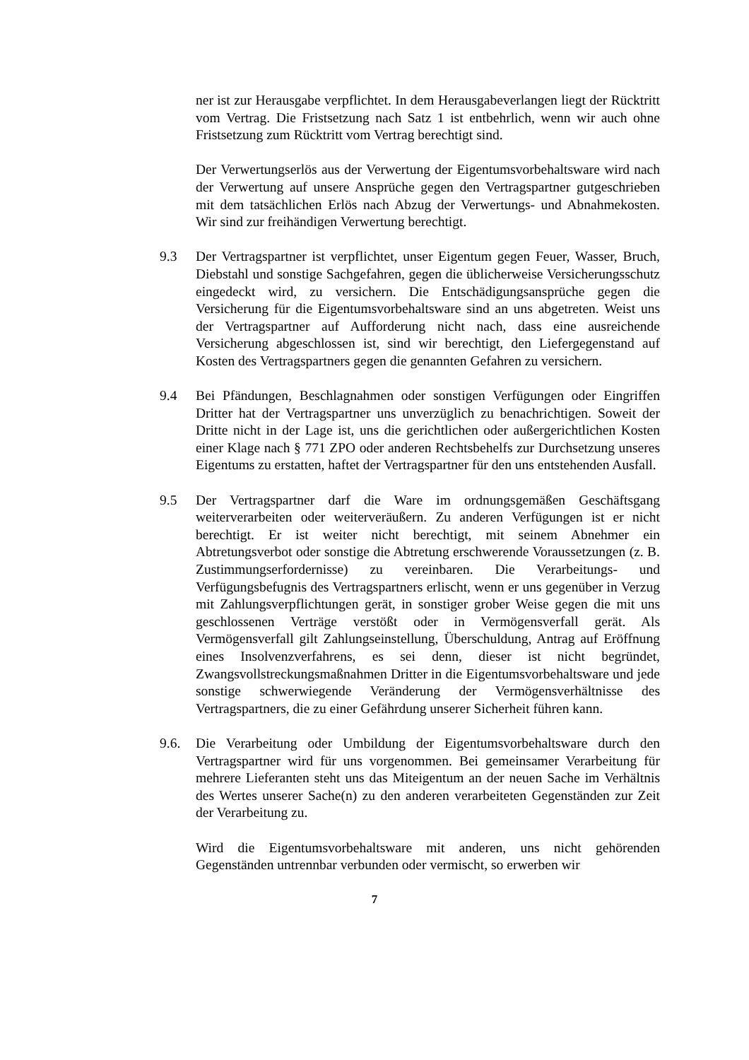ner ist zur Herausgabe verpflichtet. In dem Herausgabeverlangen liegt der Rücktritt vom Vertrag. Die Fristsetzung nach Satz 1 ist entbehrlich, wenn wir auch ohne Fristsetzung zum Rücktritt vom Vertrag berechtigt sind.
Der Verwertungserlös aus der Verwertung der Eigentumsvorbehaltsware wird nach der Verwertung auf unsere Ansprüche gegen den Vertragspartner gutgeschrieben mit dem tatsächlichen Erlös nach Abzug der Verwertungs- und Abnahmekosten. Wir sind zur freihändigen Verwertung berechtigt.
9.3 Der Vertragspartner ist verpflichtet, unser Eigentum gegen Feuer, Wasser, Bruch, Diebstahl und sonstige Sachgefahren, gegen die üblicherweise Versicherungsschutz eingedeckt wird, zu versichern. Die Entschädigungsansprüche gegen die Versicherung für die Eigentumsvorbehaltsware sind an uns abgetreten. Weist uns der Vertragspartner auf Aufforderung nicht nach, dass eine ausreichende Versicherung abgeschlossen ist, sind wir berechtigt, den Liefergegenstand auf Kosten des Vertragspartners gegen die genannten Gefahren zu versichern.
9.4 Bei Pfändungen, Beschlagnahmen oder sonstigen Verfügungen oder Eingriffen Dritter hat der Vertragspartner uns unverzüglich zu benachrichtigen. Soweit der Dritte nicht in der Lage ist, uns die gerichtlichen oder außergerichtlichen Kosten einer Klage nach § 771 ZPO oder anderen Rechtsbehelfs zur Durchsetzung unseres Eigentums zu erstatten, haftet der Vertragspartner für den uns entstehenden Ausfall.
9.5 Der Vertragspartner darf die Ware im ordnungsgemäßen Geschäftsgang weiterverarbeiten oder weiterveräußern. Zu anderen Verfügungen ist er nicht berechtigt. Er ist weiter nicht berechtigt, mit seinem Abnehmer ein Abtretungsverbot oder sonstige die Abtretung erschwerende Voraussetzungen (z. B. Zustimmungserfordernisse) zu vereinbaren. Die Verarbeitungs- und Verfügungsbefugnis des Vertragspartners erlischt, wenn er uns gegenüber in Verzug mit Zahlungsverpflichtungen gerät, in sonstiger grober Weise gegen die mit uns geschlossenen Verträge verstößt oder in Vermögensverfall gerät. Als Vermögensverfall gilt Zahlungseinstellung, Überschuldung, Antrag auf Eröffnung eines Insolvenzverfahrens, es sei denn, dieser ist nicht begründet, Zwangsvollstreckungsmaßnahmen Dritter in die Eigentumsvorbehaltsware und jede sonstige schwerwiegende Veränderung der Vermögensverhältnisse des Vertragspartners, die zu einer Gefährdung unserer Sicherheit führen kann.
9.6. Die Verarbeitung oder Umbildung der Eigentumsvorbehaltsware durch den Vertragspartner wird für uns vorgenommen. Bei gemeinsamer Verarbeitung für mehrere Lieferanten steht uns das Miteigentum an der neuen Sache im Verhältnis des Wertes unserer Sache(n) zu den anderen verarbeiteten Gegenständen zur Zeit der Verarbeitung zu.
Wird die Eigentumsvorbehaltsware mit anderen, uns nicht gehörenden Gegenständen untrennbar verbunden oder vermischt, so erwerben wir
7